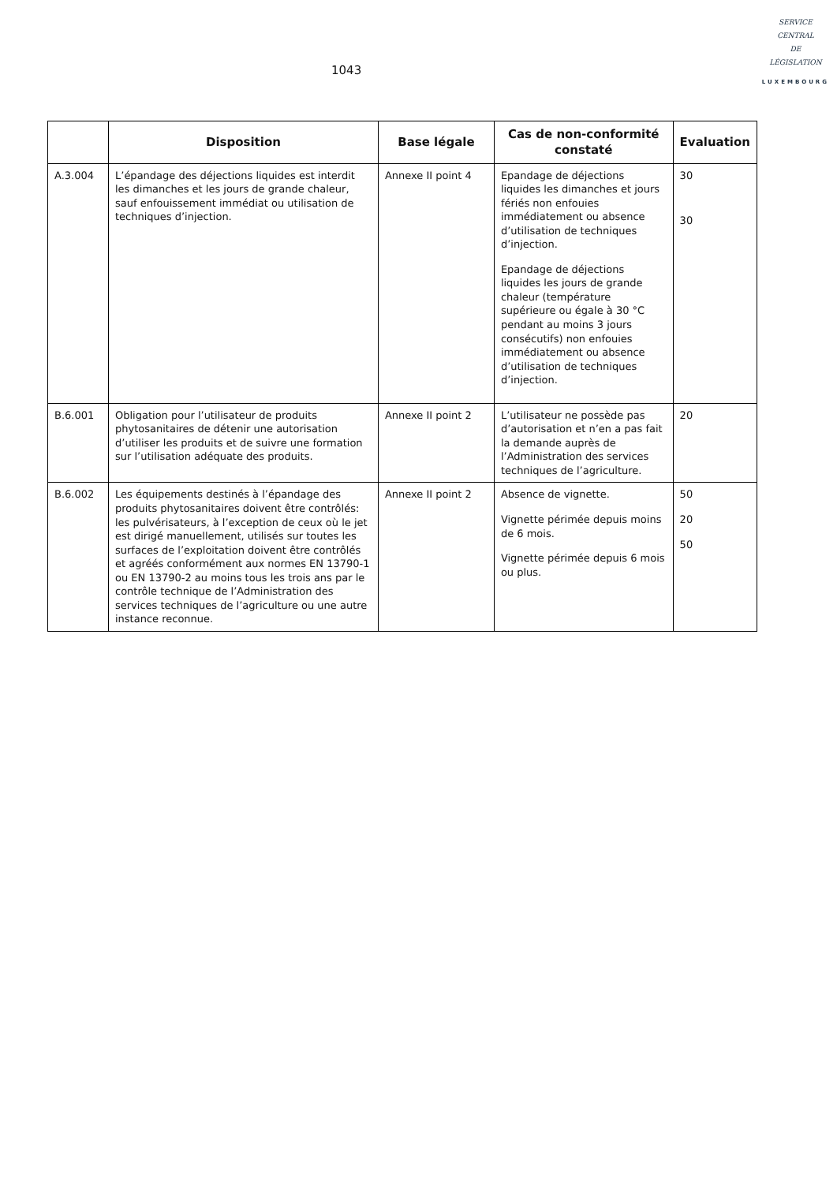1043
SERVICE
CENTRAL
DE
LÉGISLATION
LUXEMBOURG
| | Disposition | Base légale | Cas de non-conformité constaté | Evaluation |
| --- | --- | --- | --- | --- |
| A.3.004 | L’épandage des déjections liquides est interdit les dimanches et les jours de grande chaleur, sauf enfouissement immédiat ou utilisation de techniques d’injection. | Annexe II point 4 | Epandage de déjections liquides les dimanches et jours fériés non enfouies immédiatement ou absence d’utilisation de techniques d’injection. Epandage de déjections liquides les jours de grande chaleur (température supérieure ou égale à 30 °C pendant au moins 3 jours consécutifs) non enfouies immédiatement ou absence d’utilisation de techniques d’injection. | 30 30 |
| B.6.001 | Obligation pour l’utilisateur de produits phytosanitaires de détenir une autorisation d’utiliser les produits et de suivre une formation sur l’utilisation adéquate des produits. | Annexe II point 2 | L’utilisateur ne possède pas d’autorisation et n’en a pas fait la demande auprès de l’Administration des services techniques de l’agriculture. | 20 |
| B.6.002 | Les équipements destinés à l’épandage des produits phytosanitaires doivent être contrôlés: les pulvérisateurs, à l’exception de ceux où le jet est dirigé manuellement, utilisés sur toutes les surfaces de l’exploitation doivent être contrôlés et agréés conformément aux normes EN 13790-1 ou EN 13790-2 au moins tous les trois ans par le contrôle technique de l’Administration des services techniques de l’agriculture ou une autre instance reconnue. | Annexe II point 2 | Absence de vignette. Vignette périmée depuis moins de 6 mois. Vignette périmée depuis 6 mois ou plus. | 50 20 50 |